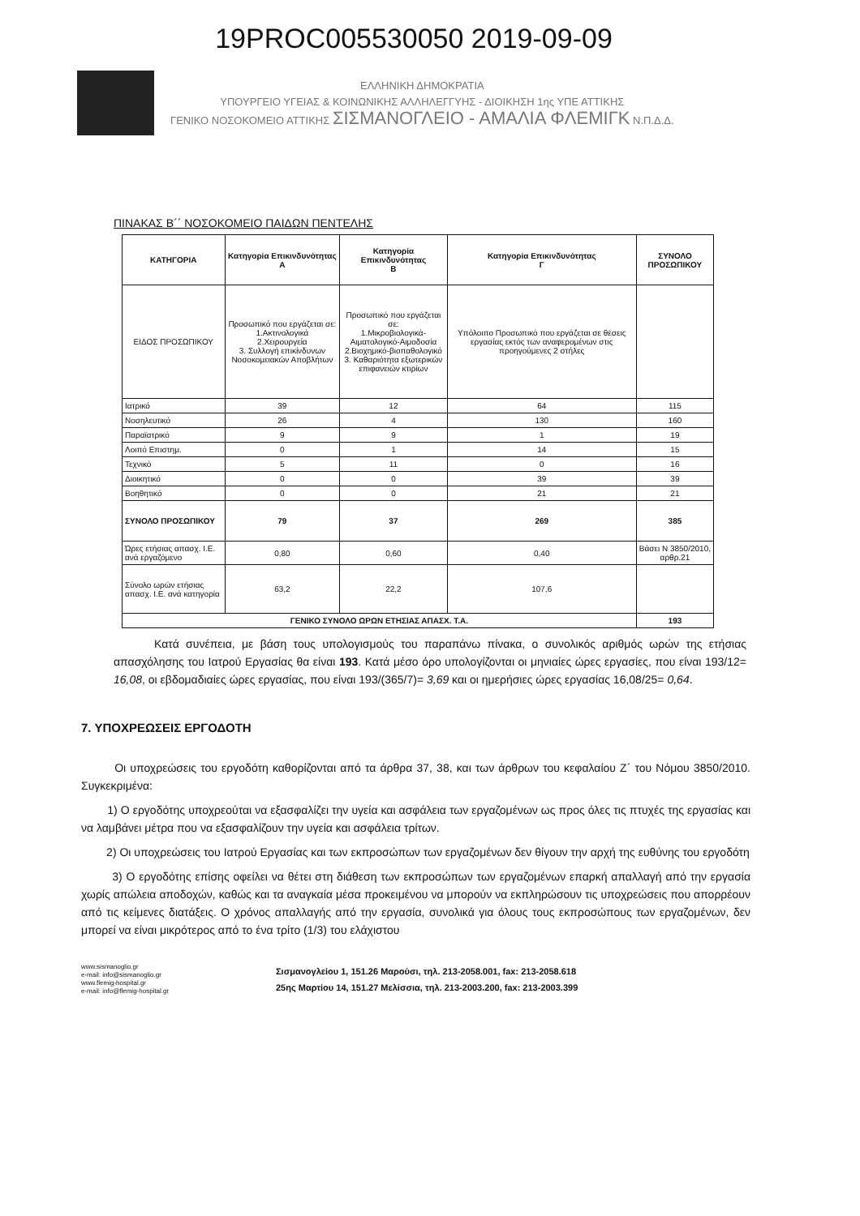19PROC005530050 2019-09-09
ΕΛΛΗΝΙΚΗ ΔΗΜΟΚΡΑΤΙΑ
ΥΠΟΥΡΓΕΙΟ ΥΓΕΙΑΣ & ΚΟΙΝΩΝΙΚΗΣ ΑΛΛΗΛΕΓΓΥΗΣ - ΔΙΟΙΚΗΣΗ 1ης ΥΠΕ ΑΤΤΙΚΗΣ
ΓΕΝΙΚΟ ΝΟΣΟΚΟΜΕΙΟ ΑΤΤΙΚΗΣ ΣΙΣΜΑΝΟΓΛΕΙΟ - ΑΜΑΛΙΑ ΦΛΕΜΙΓΚ Ν.Π.Δ.Δ.
ΠΙΝΑΚΑΣ Β΄΄ ΝΟΣΟΚΟΜΕΙΟ ΠΑΙΔΩΝ ΠΕΝΤΕΛΗΣ
| ΚΑΤΗΓΟΡΙΑ | Κατηγορία Επικινδυνότητας Α | Κατηγορία Επικινδυνότητας Β | Κατηγορία Επικινδυνότητας Γ | ΣΥΝΟΛΟ ΠΡΟΣΩΠΙΚΟΥ |
| --- | --- | --- | --- | --- |
| ΕΙΔΟΣ ΠΡΟΣΩΠΙΚΟΥ | Προσωπικό που εργάζεται σε: 1.Ακτινολογικά 2.Χειρουργεία 3. Συλλογή επικίνδυνων Νοσοκομειακών Αποβλήτων | Προσωπικό που εργάζεται σε: 1.Μικροβιολογικά-Αιματολογικό-Αιμοδοσία 2.Βιοχημικό-βιοπαθολογικό 3. Καθαριότητα εξωτερικών επιφανειών κτιρίων | Υπόλοιπο Προσωπικό που εργάζεται σε θέσεις εργασίας εκτός των αναφερομένων στις προηγούμενες 2 στήλες | |
| Ιατρικό | 39 | 12 | 64 | 115 |
| Νοσηλευτικό | 26 | 4 | 130 | 160 |
| Παραϊατρικό | 9 | 9 | 1 | 19 |
| Λοιπό Επιστημ. | 0 | 1 | 14 | 15 |
| Τεχνικό | 5 | 11 | 0 | 16 |
| Διοικητικό | 0 | 0 | 39 | 39 |
| Βοηθητικό | 0 | 0 | 21 | 21 |
| ΣΥΝΟΛΟ ΠΡΟΣΩΠΙΚΟΥ | 79 | 37 | 269 | 385 |
| Ώρες ετήσιας απασχ. Ι.Ε. ανά εργαζόμενο | 0,80 | 0,60 | 0,40 | Βάσει Ν 3850/2010, αρθρ.21 |
| Σύνολο ωρών ετήσιας απασχ. Ι.Ε. ανά κατηγορία | 63,2 | 22,2 | 107,6 | |
| ΓΕΝΙΚΟ ΣΥΝΟΛΟ ΩΡΩΝ ΕΤΗΣΙΑΣ ΑΠΑΣΧ. Τ.Α. | | | | 193 |
Κατά συνέπεια, με βάση τους υπολογισμούς του παραπάνω πίνακα, ο συνολικός αριθμός ωρών της ετήσιας απασχόλησης του Ιατρού Εργασίας θα είναι 193. Κατά μέσο όρο υπολογίζονται οι μηνιαίες ώρες εργασίες, που είναι 193/12= 16,08, οι εβδομαδιαίες ώρες εργασίας, που είναι 193/(365/7)= 3,69 και οι ημερήσιες ώρες εργασίας 16,08/25= 0,64.
7. ΥΠΟΧΡΕΩΣΕΙΣ ΕΡΓΟΔΟΤΗ
Οι υποχρεώσεις του εργοδότη καθορίζονται από τα άρθρα 37, 38, και των άρθρων του κεφαλαίου Ζ΄ του Νόμου 3850/2010. Συγκεκριμένα:
1) Ο εργοδότης υποχρεούται να εξασφαλίζει την υγεία και ασφάλεια των εργαζομένων ως προς όλες τις πτυχές της εργασίας και να λαμβάνει μέτρα που να εξασφαλίζουν την υγεία και ασφάλεια τρίτων.
2) Οι υποχρεώσεις του Ιατρού Εργασίας και των εκπροσώπων των εργαζομένων δεν θίγουν την αρχή της ευθύνης του εργοδότη
3) Ο εργοδότης επίσης οφείλει να θέτει στη διάθεση των εκπροσώπων των εργαζομένων επαρκή απαλλαγή από την εργασία χωρίς απώλεια αποδοχών, καθώς και τα αναγκαία μέσα προκειμένου να μπορούν να εκπληρώσουν τις υποχρεώσεις που απορρέουν από τις κείμενες διατάξεις. Ο χρόνος απαλλαγής από την εργασία, συνολικά για όλους τους εκπροσώπους των εργαζομένων, δεν μπορεί να είναι μικρότερος από το ένα τρίτο (1/3) του ελάχιστου
www.sismanoglio.gr
e-mail: info@sismanoglio.gr
www.flemig-hospital.gr
e-mail: info@flemig-hospital.gr
Σισμανογλείου 1, 151.26 Μαρούσι, τηλ. 213-2058.001, fax: 213-2058.618
25ης Μαρτίου 14, 151.27 Μελίσσια, τηλ. 213-2003.200, fax: 213-2003.399